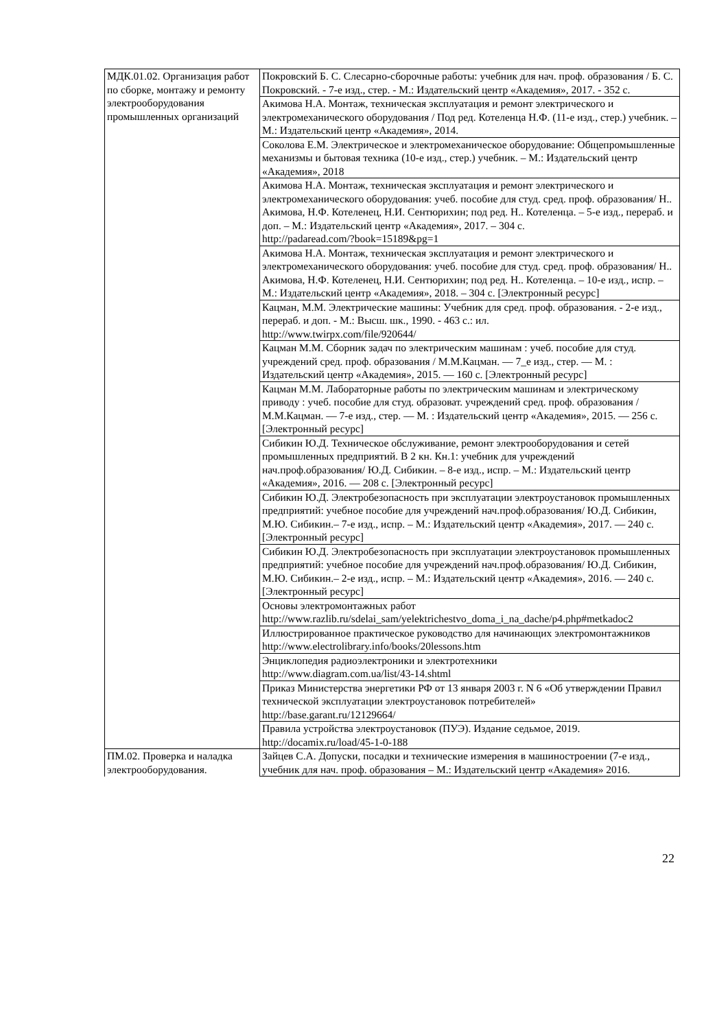| МДК.01.02. Организация работ по сборке, монтажу и ремонту электрооборудования промышленных организаций | Покровский Б. С. Слесарно-сборочные работы: учебник для нач. проф. образования / Б. С. Покровский. - 7-е изд., стер. - М.: Издательский центр «Академия», 2017. - 352 с. |
| | Акимова Н.А. Монтаж, техническая эксплуатация и ремонт электрического и электромеханического оборудования / Под ред. Котеленца Н.Ф. (11-е изд., стер.) учебник. – М.: Издательский центр «Академия», 2014. |
| | Соколова Е.М. Электрическое и электромеханическое оборудование: Общепромышленные механизмы и бытовая техника (10-е изд., стер.) учебник. – М.: Издательский центр «Академия», 2018 |
| | Акимова Н.А. Монтаж, техническая эксплуатация и ремонт электрического и электромеханического оборудования: учеб. пособие для студ. сред. проф. образования/ Н.. Акимова, Н.Ф. Котеленец, Н.И. Сентюрихин; под ред. Н.. Котеленца. – 5-е изд., перераб. и доп. – М.: Издательский центр «Академия», 2017. – 304 с. http://padaread.com/?book=15189&pg=1 |
| | Акимова Н.А. Монтаж, техническая эксплуатация и ремонт электрического и электромеханического оборудования: учеб. пособие для студ. сред. проф. образования/ Н.. Акимова, Н.Ф. Котеленец, Н.И. Сентюрихин; под ред. Н.. Котеленца. – 10-е изд., испр. – М.: Издательский центр «Академия», 2018. – 304 с. [Электронный ресурс] |
| | Кацман, М.М. Электрические машины: Учебник для сред. проф. образования. - 2-е изд., перераб. и доп. - М.: Высш. шк., 1990. - 463 с.: ил. http://www.twirpx.com/file/920644/ |
| | Кацман М.М. Сборник задач по электрическим машинам : учеб. пособие для студ. учреждений сред. проф. образования / М.М.Кацман. — 7_е изд., стер. — М. : Издательский центр «Академия», 2015. — 160 с. [Электронный ресурс] |
| | Кацман М.М. Лабораторные работы по электрическим машинам и электрическому приводу : учеб. пособие для студ. образоват. учреждений сред. проф. образования / М.М.Кацман. — 7-е изд., стер. — М. : Издательский центр «Академия», 2015. — 256 с. [Электронный ресурс] |
| | Сибикин Ю.Д. Техническое обслуживание, ремонт электрооборудования и сетей промышленных предприятий. В 2 кн. Кн.1: учебник для учреждений нач.проф.образования/ Ю.Д. Сибикин. – 8-е изд., испр. – М.: Издательский центр «Академия», 2016. — 208 с. [Электронный ресурс] |
| | Сибикин Ю.Д. Электробезопасность при эксплуатации электроустановок промышленных предприятий: учебное пособие для учреждений нач.проф.образования/ Ю.Д. Сибикин, М.Ю. Сибикин.– 7-е изд., испр. – М.: Издательский центр «Академия», 2017. — 240 с. [Электронный ресурс] |
| | Сибикин Ю.Д. Электробезопасность при эксплуатации электроустановок промышленных предприятий: учебное пособие для учреждений нач.проф.образования/ Ю.Д. Сибикин, М.Ю. Сибикин.– 2-е изд., испр. – М.: Издательский центр «Академия», 2016. — 240 с. [Электронный ресурс] |
| | Основы электромонтажных работ http://www.razlib.ru/sdelai_sam/yelektrichestvo_doma_i_na_dache/p4.php#metkadoc2 |
| | Иллюстрированное практическое руководство для начинающих электромонтажников http://www.electrolibrary.info/books/20lessons.htm |
| | Энциклопедия радиоэлектроники и электротехники http://www.diagram.com.ua/list/43-14.shtml |
| | Приказ Министерства энергетики РФ от 13 января 2003 г. N 6 «Об утверждении Правил технической эксплуатации электроустановок потребителей» http://base.garant.ru/12129664/ |
| | Правила устройства электроустановок (ПУЭ). Издание седьмое, 2019. http://docamix.ru/load/45-1-0-188 |
| ПМ.02. Проверка и наладка электрооборудования. | Зайцев С.А. Допуски, посадки и технические измерения в машиностроении (7-е изд., учебник для нач. проф. образования – М.: Издательский центр «Академия» 2016. |
22